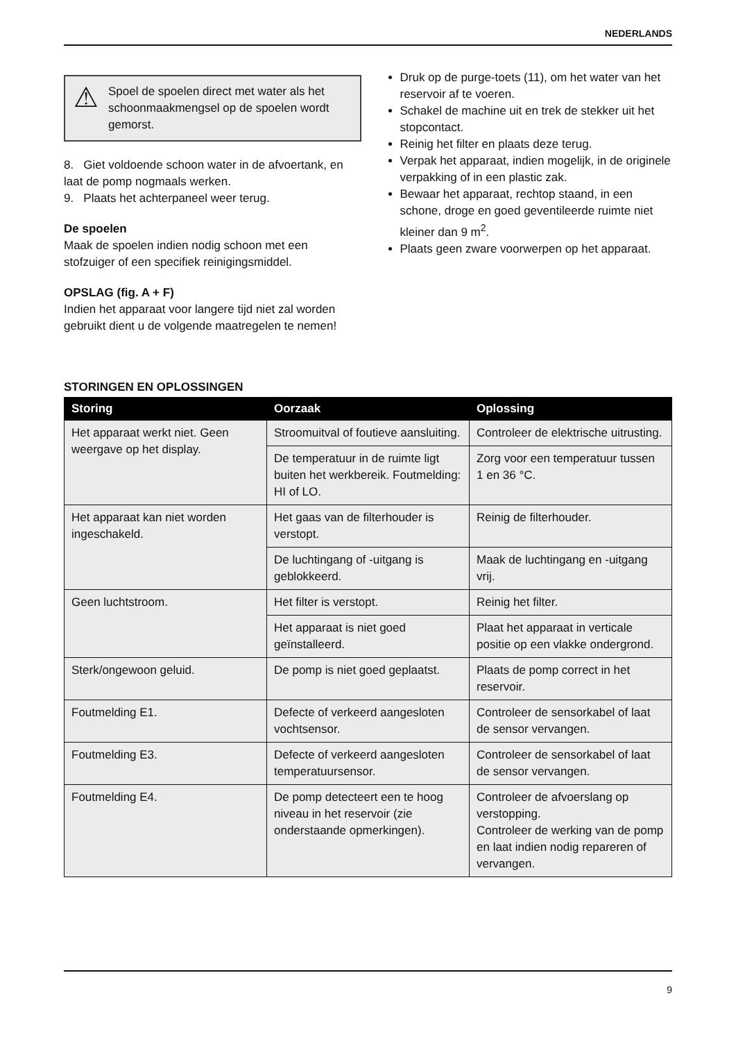NEDERLANDS
⚠ Spoel de spoelen direct met water als het schoonmaakmengsel op de spoelen wordt gemorst.
8. Giet voldoende schoon water in de afvoertank, en laat de pomp nogmaals werken.
9. Plaats het achterpaneel weer terug.
De spoelen
Maak de spoelen indien nodig schoon met een stofzuiger of een specifiek reinigingsmiddel.
OPSLAG (fig. A + F)
Indien het apparaat voor langere tijd niet zal worden gebruikt dient u de volgende maatregelen te nemen!
Druk op de purge-toets (11), om het water van het reservoir af te voeren.
Schakel de machine uit en trek de stekker uit het stopcontact.
Reinig het filter en plaats deze terug.
Verpak het apparaat, indien mogelijk, in de originele verpakking of in een plastic zak.
Bewaar het apparaat, rechtop staand, in een schone, droge en goed geventileerde ruimte niet kleiner dan 9 m<sup>2</sup>.
Plaats geen zware voorwerpen op het apparaat.
STORINGEN EN OPLOSSINGEN
| Storing | Oorzaak | Oplossing |
| --- | --- | --- |
| Het apparaat werkt niet. Geen weergave op het display. | Stroomuitval of foutieve aansluiting. | Controleer de elektrische uitrusting. |
| | De temperatuur in de ruimte ligt buiten het werkbereik. Foutmelding: HI of LO. | Zorg voor een temperatuur tussen 1 en 36 °C. |
| Het apparaat kan niet worden ingeschakeld. | Het gaas van de filterhouder is verstopt. | Reinig de filterhouder. |
| | De luchtingang of -uitgang is geblokkeerd. | Maak de luchtingang en -uitgang vrij. |
| Geen luchtstroom. | Het filter is verstopt. | Reinig het filter. |
| | Het apparaat is niet goed geïnstalleerd. | Plaat het apparaat in verticale positie op een vlakke ondergrond. |
| Sterk/ongewoon geluid. | De pomp is niet goed geplaatst. | Plaats de pomp correct in het reservoir. |
| Foutmelding E1. | Defecte of verkeerd aangesloten vochtsensor. | Controleer de sensorkabel of laat de sensor vervangen. |
| Foutmelding E3. | Defecte of verkeerd aangesloten temperatuursensor. | Controleer de sensorkabel of laat de sensor vervangen. |
| Foutmelding E4. | De pomp detecteert een te hoog niveau in het reservoir (zie onderstaande opmerkingen). | Controleer de afvoerslang op verstopping. Controleer de werking van de pomp en laat indien nodig repareren of vervangen. |
9